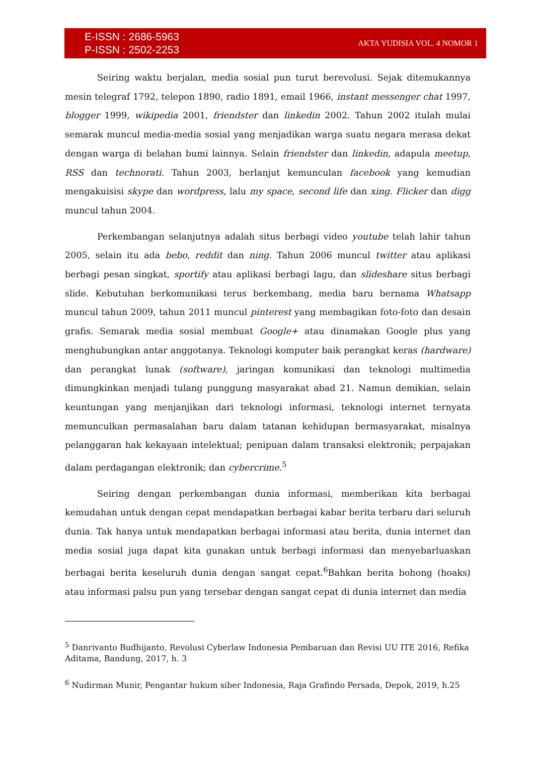E-ISSN : 2686-5963
P-ISSN : 2502-2253
AKTA YUDISIA VOL. 4 NOMOR 1
Seiring waktu berjalan, media sosial pun turut berevolusi. Sejak ditemukannya mesin telegraf 1792, telepon 1890, radio 1891, email 1966, instant messenger chat 1997, blogger 1999, wikipedia 2001, friendster dan linkedin 2002. Tahun 2002 itulah mulai semarak muncul media-media sosial yang menjadikan warga suatu negara merasa dekat dengan warga di belahan bumi lainnya. Selain friendster dan linkedin, adapula meetup, RSS dan technorati. Tahun 2003, berlanjut kemunculan facebook yang kemudian mengakuisisi skype dan wordpress, lalu my space, second life dan xing. Flicker dan digg muncul tahun 2004.
Perkembangan selanjutnya adalah situs berbagi video youtube telah lahir tahun 2005, selain itu ada bebo, reddit dan ning. Tahun 2006 muncul twitter atau aplikasi berbagi pesan singkat, sportify atau aplikasi berbagi lagu, dan slideshare situs berbagi slide. Kebutuhan berkomunikasi terus berkembang, media baru bernama Whatsapp muncul tahun 2009, tahun 2011 muncul pinterest yang membagikan foto-foto dan desain grafis. Semarak media sosial membuat Google+ atau dinamakan Google plus yang menghubungkan antar anggotanya. Teknologi komputer baik perangkat keras (hardware) dan perangkat lunak (software), jaringan komunikasi dan teknologi multimedia dimungkinkan menjadi tulang punggung masyarakat abad 21. Namun demikian, selain keuntungan yang menjanjikan dari teknologi informasi, teknologi internet ternyata memunculkan permasalahan baru dalam tatanan kehidupan bermasyarakat, misalnya pelanggaran hak kekayaan intelektual; penipuan dalam transaksi elektronik; perpajakan dalam perdagangan elektronik; dan cybercrime.<sup>5</sup>
Seiring dengan perkembangan dunia informasi, memberikan kita berbagai kemudahan untuk dengan cepat mendapatkan berbagai kabar berita terbaru dari seluruh dunia. Tak hanya untuk mendapatkan berbagai informasi atau berita, dunia internet dan media sosial juga dapat kita gunakan untuk berbagi informasi dan menyebarluaskan berbagai berita keseluruh dunia dengan sangat cepat.<sup>6</sup>Bahkan berita bohong (hoaks) atau informasi palsu pun yang tersebar dengan sangat cepat di dunia internet dan media
<sup>5</sup> Danrivanto Budhijanto, Revolusi Cyberlaw Indonesia Pembaruan dan Revisi UU ITE 2016, Refika Aditama, Bandung, 2017, h. 3
<sup>6</sup> Nudirman Munir, Pengantar hukum siber Indonesia, Raja Grafindo Persada, Depok, 2019, h.25